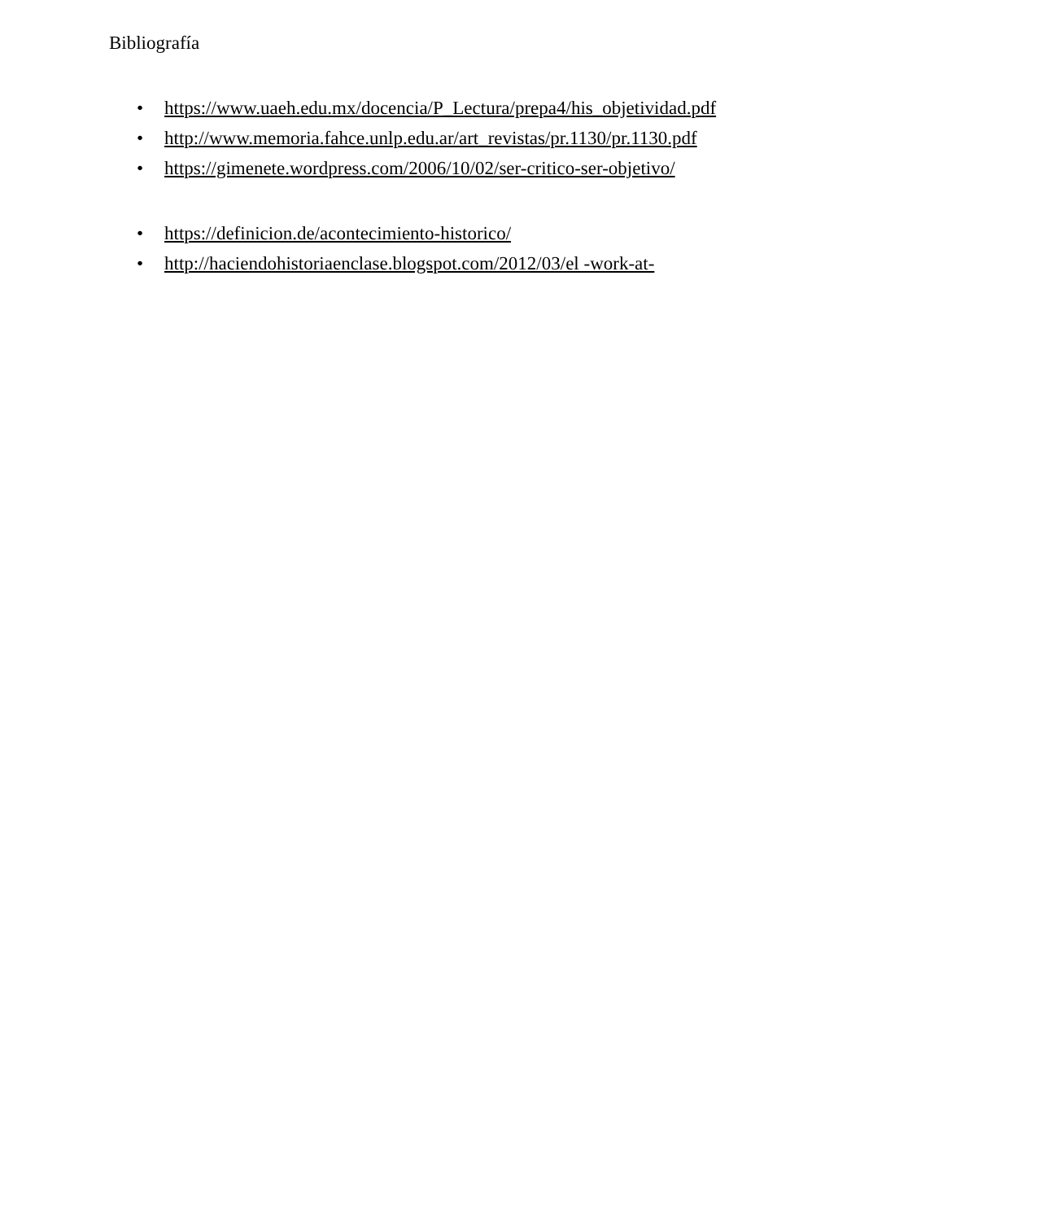Bibliografía
• https://www.uaeh.edu.mx/docencia/P_Lectura/prepa4/his_objetividad.pdf
• http://www.memoria.fahce.unlp.edu.ar/art_revistas/pr.1130/pr.1130.pdf
• https://gimenete.wordpress.com/2006/10/02/ser-critico-ser-objetivo/
• https://definicion.de/acontecimiento-historico/
• http://haciendohistoriaenclase.blogspot.com/2012/03/el -work-at-